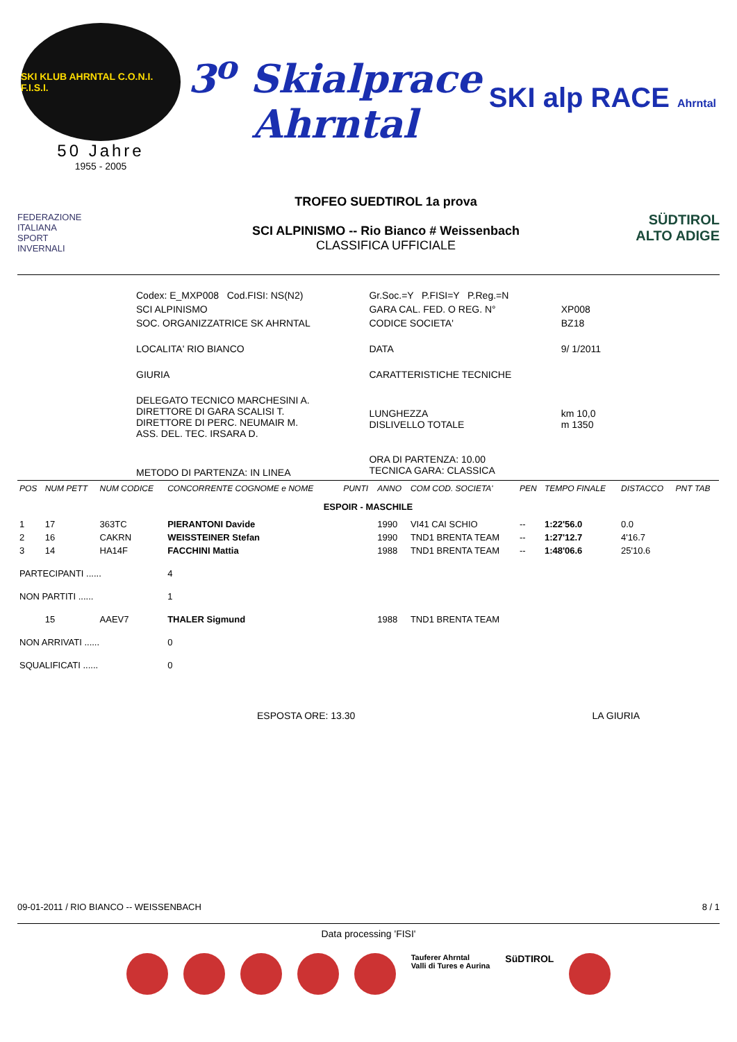SKI KLUB AHRNTAL C.O.N.I. F.I.S.I.
50 Jahre
1955 - 2005
3<sup>o</sup> Skialprace
Ahrntal
SKI alp RACE Ahrntal
FEDERAZIONE
ITALIANA
SPORT
INVERNALI
TROFEO SUEDTIROL 1a prova
SCI ALPINISMO -- Rio Bianco # Weissenbach
CLASSIFICA UFFICIALE
SÜDTIROL
ALTO ADIGE
| Codex: E_MXP008 Cod.FISI: NS(N2) | Gr.Soc.=Y P.FISI=Y P.Reg.=N | |
| SCI ALPINISMO | GARA CAL. FED. O REG. N° | XP008 |
| SOC. ORGANIZZATRICE SK AHRNTAL | CODICE SOCIETA' | BZ18 |
| LOCALITA' RIO BIANCO | DATA | 9/ 1/2011 |
| GIURIA | CARATTERISTICHE TECNICHE | |
| DELEGATO TECNICO MARCHESINI A. DIRETTORE DI GARA SCALISI T. DIRETTORE DI PERC. NEUMAIR M. ASS. DEL. TEC. IRSARA D. | LUNGHEZZA DISLIVELLO TOTALE | km 10,0 m 1350 |
| METODO DI PARTENZA: IN LINEA | ORA DI PARTENZA: 10.00 TECNICA GARA: CLASSICA | |
| POS | NUM PETT | NUM CODICE | CONCORRENTE COGNOME e NOME | PUNTI | ANNO | COM COD. SOCIETA' | PEN | TEMPO FINALE | DISTACCO | PNT TAB |
| --- | --- | --- | --- | --- | --- | --- | --- | --- | --- | --- |
| ESPOIR - MASCHILE | | | | | | | | | | |
| 1 | 17 | 363TC | PIERANTONI Davide | | 1990 | VI41 CAI SCHIO | -- | 1:22'56.0 | 0.0 | |
| 2 | 16 | CAKRN | WEISSTEINER Stefan | | 1990 | TND1 BRENTA TEAM | -- | 1:27'12.7 | 4'16.7 | |
| 3 | 14 | HA14F | FACCHINI Mattia | | 1988 | TND1 BRENTA TEAM | -- | 1:48'06.6 | 25'10.6 | |
| PARTECIPANTI ...... | | | 4 | | | | | | | |
| NON PARTITI ...... | | | 1 | | | | | | | |
| | 15 | AAEV7 | THALER Sigmund | | 1988 | TND1 BRENTA TEAM | | | | |
| NON ARRIVATI ...... | | | 0 | | | | | | | |
| SQUALIFICATI ...... | | | 0 | | | | | | | |
ESPOSTA ORE: 13.30 LA GIURIA
09-01-2011 / RIO BIANCO -- WEISSENBACH 8 / 1
Data processing 'FISI'
Tauferer Ahrntal
Valli di Tures e Aurina SüDTIROL